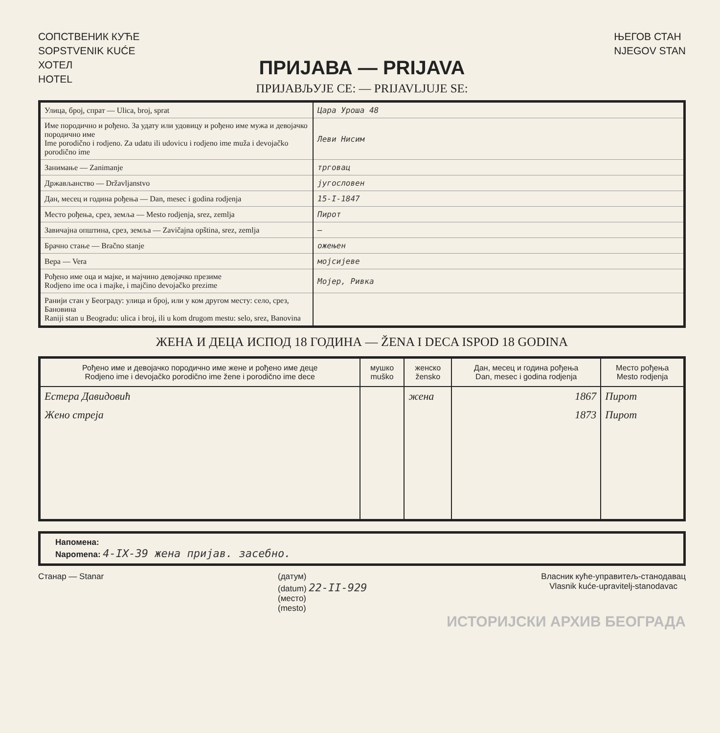СОПСТВЕНИК КУЋЕ
SOPSTVENIK KUĆE
ХОТЕЛ
HOTEL
ЊЕГОВ СТАН
NJEGOV STAN
ПРИЈАВА — PRIJAVA
ПРИЈАВЉУЈЕ СЕ: — PRIJAVLJUJE SE:
| Улица, број, спрат — Ulica, broj, sprat | Цара Уроша 48 |
| Име породично и рођено. За удату или удовицу и рођено име мужа и девојачко породично име Ime porodično i rodjeno. Za udatu ili udovicu i rodjeno ime muža i devojačko porodično ime | Леви Нисим |
| Занимање — Zanimanje | трговац |
| Држављанство — Državljanstvo | југословен |
| Дан, месец и година рођења — Dan, mesec i godina rodjenja | 15-I-1847 |
| Место рођења, срез, земља — Mesto rodjenja, srez, zemlja | Пирот |
| Завичајна општина, срез, земља — Zavičajna opština, srez, zemlja | — |
| Брачно стање — Bračno stanje | ожењен |
| Вера — Vera | мојсијеве |
| Рођено име оца и мајке, и мајчино девојачко презиме Rodjeno ime oca i majke, i majčino devojačko prezime | Мојер, Ривка |
| Ранији стан у Београду: улица и број, или у ком другом месту: село, срез, Бановина Raniji stan u Beogradu: ulica i broj, ili u kom drugom mestu: selo, srez, Banovina | |
ЖЕНА И ДЕЦА ИСПОД 18 ГОДИНА — ŽENA I DECA ISPOD 18 GODINA
| Рођено име и девојачко породично име жене и рођено име деце Rodjeno ime i devojačko porodično ime žene i porodično ime dece | мушко muško | женско žensko | Дан, месец и година рођења Dan, mesec i godina rodjenja | Место рођења Mesto rodjenja |
| --- | --- | --- | --- | --- |
| Естера Давидовић | | жена | 1867 | Пирот |
| Жено стреја | | | 1873 | Пирот |
Напомена:
Napomena: 4-IX-39 жена пријав. засебно.
Станар — Stanar (датум)
(datum) 22-II-929
(место)
(mesto)
Власник куће-управитељ-станодавац
Vlasnik kuće-upravitelj-stanodavac
ИСТОРИЈСКИ АРХИВ БЕОГРАДА